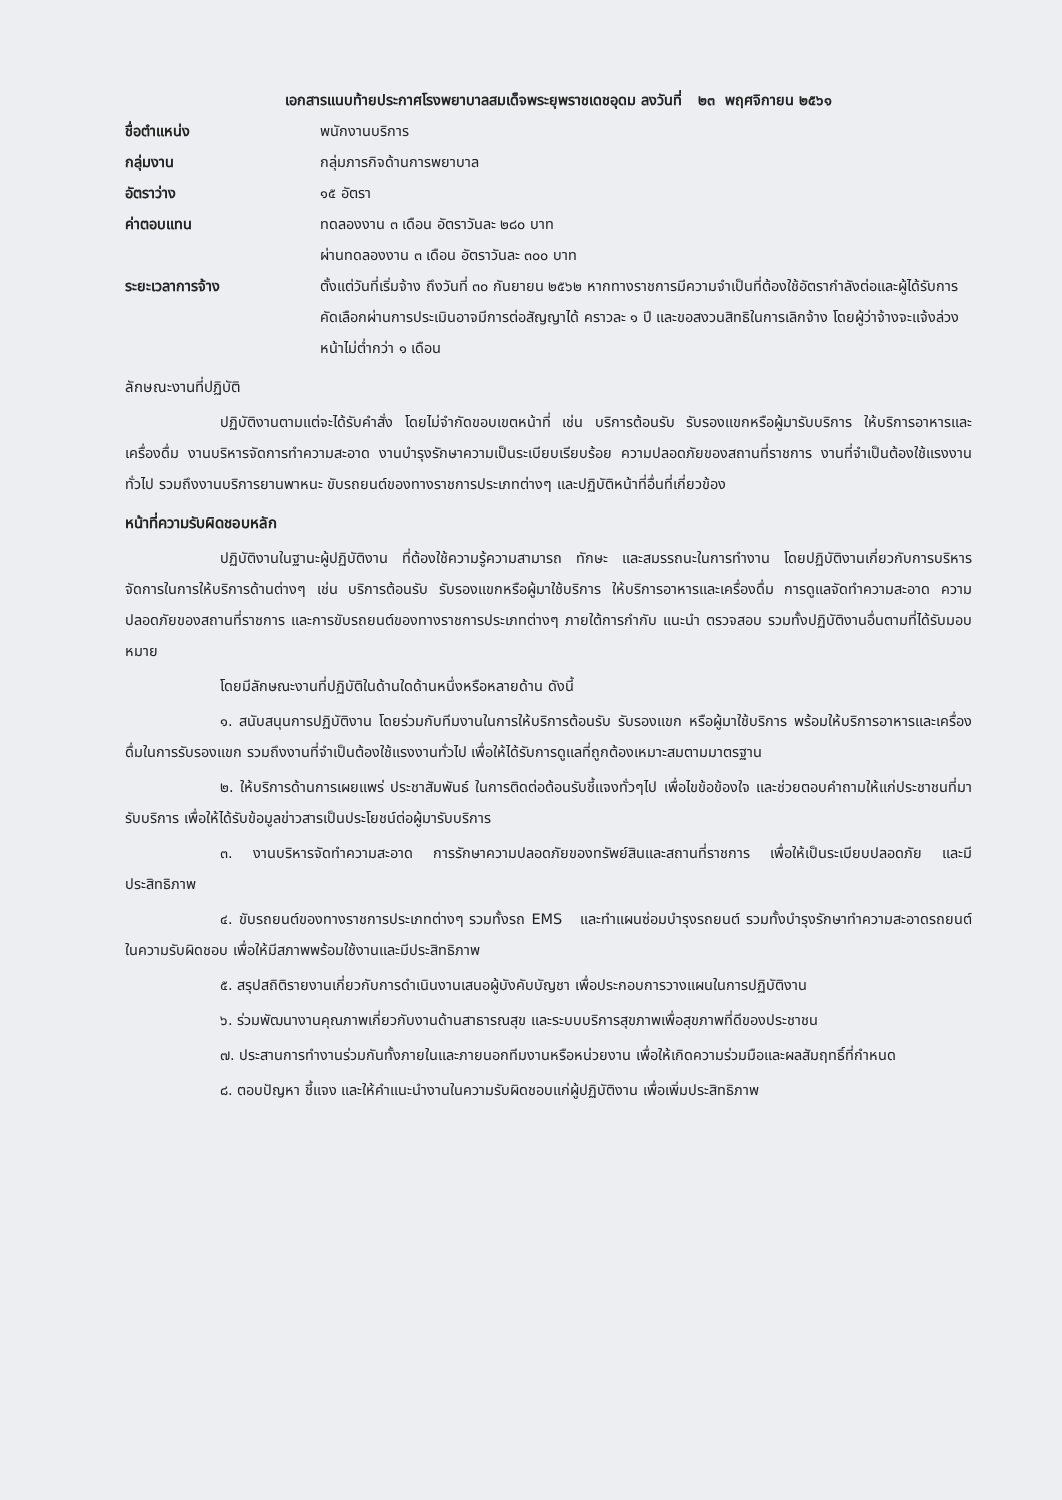เอกสารแนบท้ายประกาศโรงพยาบาลสมเด็จพระยุพราชเดชอุดม ลงวันที่ ๒๓ พฤศจิกายน ๒๕๖๑
| ชื่อตำแหน่ง | พนักงานบริการ |
| กลุ่มงาน | กลุ่มภารกิจด้านการพยาบาล |
| อัตราว่าง | ๑๕ อัตรา |
| ค่าตอบแทน | ทดลองงาน ๓ เดือน อัตราวันละ ๒๘๐ บาท ผ่านทดลองงาน ๓ เดือน อัตราวันละ ๓๐๐ บาท |
| ระยะเวลาการจ้าง | ตั้งแต่วันที่เริ่มจ้าง ถึงวันที่ ๓๐ กันยายน ๒๕๖๒ หากทางราชการมีความจำเป็นที่ต้องใช้อัตรากำลังต่อและผู้ได้รับการคัดเลือกผ่านการประเมินอาจมีการต่อสัญญาได้ คราวละ ๑ ปี และขอสงวนสิทธิในการเลิกจ้าง โดยผู้ว่าจ้างจะแจ้งล่วงหน้าไม่ต่ำกว่า ๑ เดือน |
ลักษณะงานที่ปฏิบัติ
ปฏิบัติงานตามแต่จะได้รับคำสั่ง โดยไม่จำกัดขอบเขตหน้าที่ เช่น บริการต้อนรับ รับรองแขกหรือผู้มารับบริการ ให้บริการอาหารและเครื่องดื่ม งานบริหารจัดการทำความสะอาด งานบำรุงรักษาความเป็นระเบียบเรียบร้อย ความปลอดภัยของสถานที่ราชการ งานที่จำเป็นต้องใช้แรงงานทั่วไป รวมถึงงานบริการยานพาหนะ ขับรถยนต์ของทางราชการประเภทต่างๆ และปฏิบัติหน้าที่อื่นที่เกี่ยวข้อง
หน้าที่ความรับผิดชอบหลัก
ปฏิบัติงานในฐานะผู้ปฏิบัติงาน ที่ต้องใช้ความรู้ความสามารถ ทักษะ และสมรรถนะในการทำงาน โดยปฏิบัติงานเกี่ยวกับการบริหารจัดการในการให้บริการด้านต่างๆ เช่น บริการต้อนรับ รับรองแขกหรือผู้มาใช้บริการ ให้บริการอาหารและเครื่องดื่ม การดูแลจัดทำความสะอาด ความปลอดภัยของสถานที่ราชการ และการขับรถยนต์ของทางราชการประเภทต่างๆ ภายใต้การกำกับ แนะนำ ตรวจสอบ รวมทั้งปฏิบัติงานอื่นตามที่ได้รับมอบหมาย
โดยมีลักษณะงานที่ปฏิบัติในด้านใดด้านหนึ่งหรือหลายด้าน ดังนี้
๑. สนับสนุนการปฏิบัติงาน โดยร่วมกับทีมงานในการให้บริการต้อนรับ รับรองแขก หรือผู้มาใช้บริการ พร้อมให้บริการอาหารและเครื่องดื่มในการรับรองแขก รวมถึงงานที่จำเป็นต้องใช้แรงงานทั่วไป เพื่อให้ได้รับการดูแลที่ถูกต้องเหมาะสมตามมาตรฐาน
๒. ให้บริการด้านการเผยแพร่ ประชาสัมพันธ์ ในการติดต่อต้อนรับชี้แจงทั่วๆไป เพื่อไขข้อข้องใจ และช่วยตอบคำถามให้แก่ประชาชนที่มารับบริการ เพื่อให้ได้รับข้อมูลข่าวสารเป็นประโยชน์ต่อผู้มารับบริการ
๓. งานบริหารจัดทำความสะอาด การรักษาความปลอดภัยของทรัพย์สินและสถานที่ราชการ เพื่อให้เป็นระเบียบปลอดภัย และมีประสิทธิภาพ
๔. ขับรถยนต์ของทางราชการประเภทต่างๆ รวมทั้งรถ EMS และทำแผนซ่อมบำรุงรถยนต์ รวมทั้งบำรุงรักษาทำความสะอาดรถยนต์ ในความรับผิดชอบ เพื่อให้มีสภาพพร้อมใช้งานและมีประสิทธิภาพ
๕. สรุปสถิติรายงานเกี่ยวกับการดำเนินงานเสนอผู้บังคับบัญชา เพื่อประกอบการวางแผนในการปฏิบัติงาน
๖. ร่วมพัฒนางานคุณภาพเกี่ยวกับงานด้านสาธารณสุข และระบบบริการสุขภาพเพื่อสุขภาพที่ดีของประชาชน
๗. ประสานการทำงานร่วมกันทั้งภายในและภายนอกทีมงานหรือหน่วยงาน เพื่อให้เกิดความร่วมมือและผลสัมฤทธิ์ที่กำหนด
๘. ตอบปัญหา ชี้แจง และให้คำแนะนำงานในความรับผิดชอบแก่ผู้ปฏิบัติงาน เพื่อเพิ่มประสิทธิภาพ